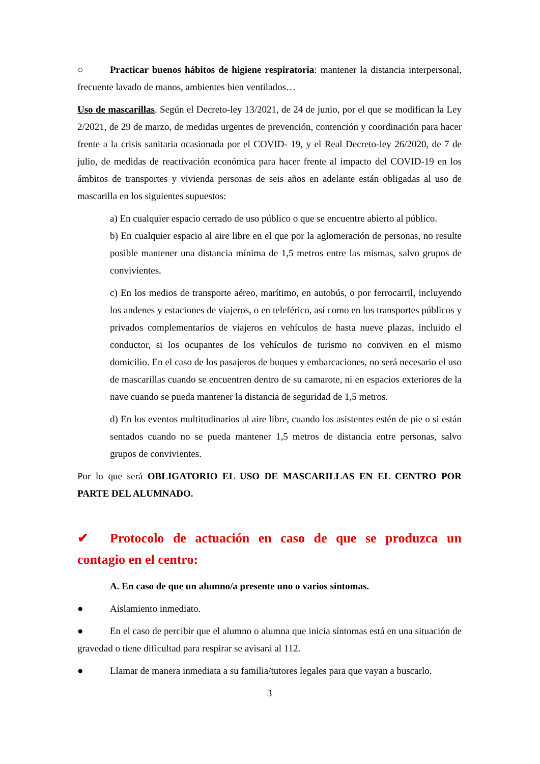○ Practicar buenos hábitos de higiene respiratoria: mantener la distancia interpersonal, frecuente lavado de manos, ambientes bien ventilados…
Uso de mascarillas. Según el Decreto-ley 13/2021, de 24 de junio, por el que se modifican la Ley 2/2021, de 29 de marzo, de medidas urgentes de prevención, contención y coordinación para hacer frente a la crisis sanitaria ocasionada por el COVID- 19, y el Real Decreto-ley 26/2020, de 7 de julio, de medidas de reactivación económica para hacer frente al impacto del COVID-19 en los ámbitos de transportes y vivienda personas de seis años en adelante están obligadas al uso de mascarilla en los siguientes supuestos:
a) En cualquier espacio cerrado de uso público o que se encuentre abierto al público.
b) En cualquier espacio al aire libre en el que por la aglomeración de personas, no resulte posible mantener una distancia mínima de 1,5 metros entre las mismas, salvo grupos de convivientes.
c) En los medios de transporte aéreo, marítimo, en autobús, o por ferrocarril, incluyendo los andenes y estaciones de viajeros, o en teleférico, así como en los transportes públicos y privados complementarios de viajeros en vehículos de hasta nueve plazas, incluido el conductor, si los ocupantes de los vehículos de turismo no conviven en el mismo domicilio. En el caso de los pasajeros de buques y embarcaciones, no será necesario el uso de mascarillas cuando se encuentren dentro de su camarote, ni en espacios exteriores de la nave cuando se pueda mantener la distancia de seguridad de 1,5 metros.
d) En los eventos multitudinarios al aire libre, cuando los asistentes estén de pie o si están sentados cuando no se pueda mantener 1,5 metros de distancia entre personas, salvo grupos de convivientes.
Por lo que será OBLIGATORIO EL USO DE MASCARILLAS EN EL CENTRO POR PARTE DEL ALUMNADO.
✔ Protocolo de actuación en caso de que se produzca un contagio en el centro:
A. En caso de que un alumno/a presente uno o varios síntomas.
● Aislamiento inmediato.
● En el caso de percibir que el alumno o alumna que inicia síntomas está en una situación de gravedad o tiene dificultad para respirar se avisará al 112.
● Llamar de manera inmediata a su familia/tutores legales para que vayan a buscarlo.
3